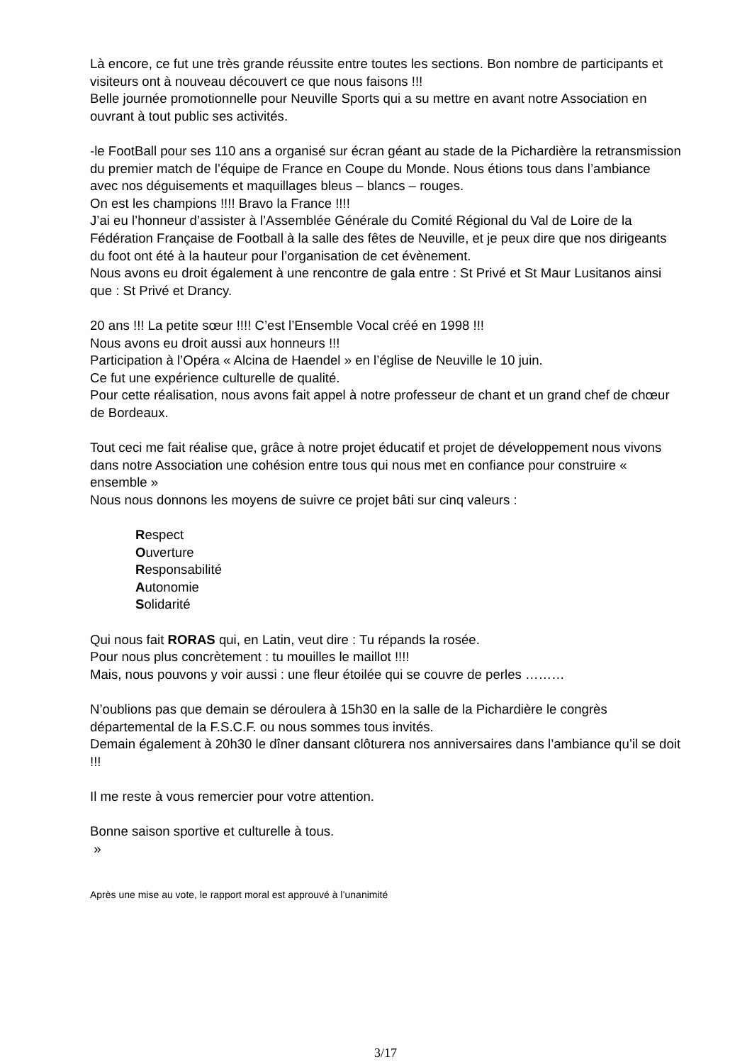Là encore, ce fut une très grande réussite entre toutes les sections. Bon nombre de participants et visiteurs ont à nouveau découvert ce que nous faisons !!!
Belle journée promotionnelle pour Neuville Sports qui a su mettre en avant notre Association en ouvrant à tout public ses activités.
-le FootBall pour ses 110 ans a organisé sur écran géant au stade de la Pichardière la retransmission du premier match de l’équipe de France en Coupe du Monde. Nous étions tous dans l’ambiance avec nos déguisements et maquillages bleus – blancs – rouges.
On est les champions !!!! Bravo la France !!!!
J’ai eu l’honneur d’assister à l’Assemblée Générale du Comité Régional du Val de Loire de la Fédération Française de Football à la salle des fêtes de Neuville, et je peux dire que nos dirigeants du foot ont été à la hauteur pour l’organisation de cet évènement.
Nous avons eu droit également à une rencontre de gala entre : St Privé et St Maur Lusitanos ainsi que : St Privé et Drancy.
20 ans !!! La petite sœur !!!! C’est l’Ensemble Vocal créé en 1998 !!!
Nous avons eu droit aussi aux honneurs !!!
Participation à l’Opéra « Alcina de Haendel » en l’église de Neuville le 10 juin.
Ce fut une expérience culturelle de qualité.
Pour cette réalisation, nous avons fait appel à notre professeur de chant et un grand chef de chœur de Bordeaux.
Tout ceci me fait réalise que, grâce à notre projet éducatif et projet de développement nous vivons dans notre Association une cohésion entre tous qui nous met en confiance pour construire « ensemble »
Nous nous donnons les moyens de suivre ce projet bâti sur cinq valeurs :
Respect
Ouverture
Responsabilité
Autonomie
Solidarité
Qui nous fait RORAS qui, en Latin, veut dire : Tu répands la rosée.
Pour nous plus concrètement : tu mouilles le maillot !!!!
Mais, nous pouvons y voir aussi : une fleur étoilée qui se couvre de perles ………
N’oublions pas que demain se déroulera à 15h30 en la salle de la Pichardière le congrès départemental de la F.S.C.F. ou nous sommes tous invités.
Demain également à 20h30 le dîner dansant clôturera nos anniversaires dans l’ambiance qu’il se doit !!!
Il me reste à vous remercier pour votre attention.
Bonne saison sportive et culturelle à tous.
»
Après une mise au vote, le rapport moral est approuvé à l’unanimité
3/17